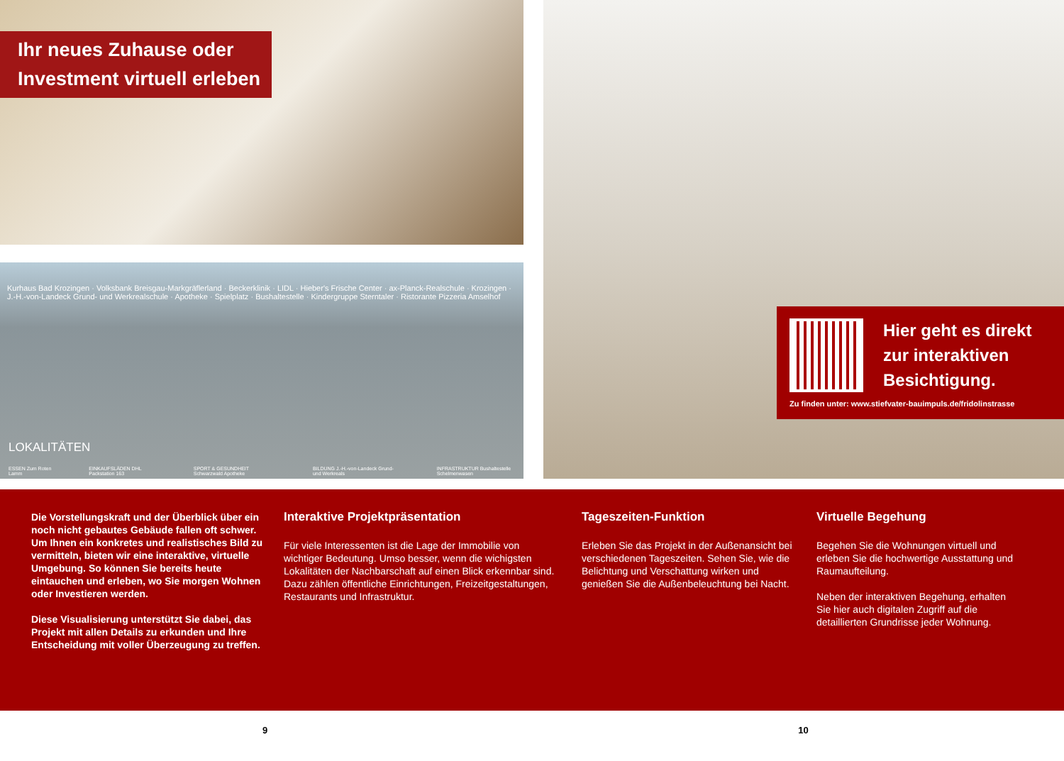Ihr neues Zuhause oder
Investment virtuell erleben
Kurhaus Bad Krozingen · Volksbank Breisgau-Markgräflerland · Beckerklinik · LIDL · Hieber's Frische Center · ax-Planck-Realschule · Krozingen · J.-H.-von-Landeck Grund- und Werkrealschule · Apotheke · Spielplatz · Bushaltestelle · Kindergruppe Sterntaler · Ristorante Pizzeria Amselhof
LOKALITÄTEN
ESSEN Zum Roten Lamm EINKAUFSLÄDEN DHL Packstation 163 SPORT & GESUNDHEIT Schwarzwald Apotheke BILDUNG J.-H.-von-Landeck Grund- und Werkreals INFRASTRUKTUR Bushaltestelle Schelmenwasen
Hier geht es direkt zur interaktiven Besichtigung.
Zu finden unter: www.stiefvater-bauimpuls.de/fridolinstrasse
Die Vorstellungskraft und der Überblick über ein noch nicht gebautes Gebäude fallen oft schwer. Um Ihnen ein konkretes und realistisches Bild zu vermitteln, bieten wir eine interaktive, virtuelle Umgebung. So können Sie bereits heute eintauchen und erleben, wo Sie morgen Wohnen oder Investieren werden.
Diese Visualisierung unterstützt Sie dabei, das Projekt mit allen Details zu erkunden und Ihre Entscheidung mit voller Überzeugung zu treffen.
Interaktive Projektpräsentation
Für viele Interessenten ist die Lage der Immobilie von wichtiger Bedeutung. Umso besser, wenn die wichigsten Lokalitäten der Nachbarschaft auf einen Blick erkennbar sind. Dazu zählen öffentliche Einrichtungen, Freizeitgestaltungen, Restaurants und Infrastruktur.
Tageszeiten-Funktion
Erleben Sie das Projekt in der Außenansicht bei verschiedenen Tageszeiten. Sehen Sie, wie die Belichtung und Verschattung wirken und genießen Sie die Außenbeleuchtung bei Nacht.
Virtuelle Begehung
Begehen Sie die Wohnungen virtuell und erleben Sie die hochwertige Ausstattung und Raumaufteilung.
Neben der interaktiven Begehung, erhalten Sie hier auch digitalen Zugriff auf die detaillierten Grundrisse jeder Wohnung.
9 10